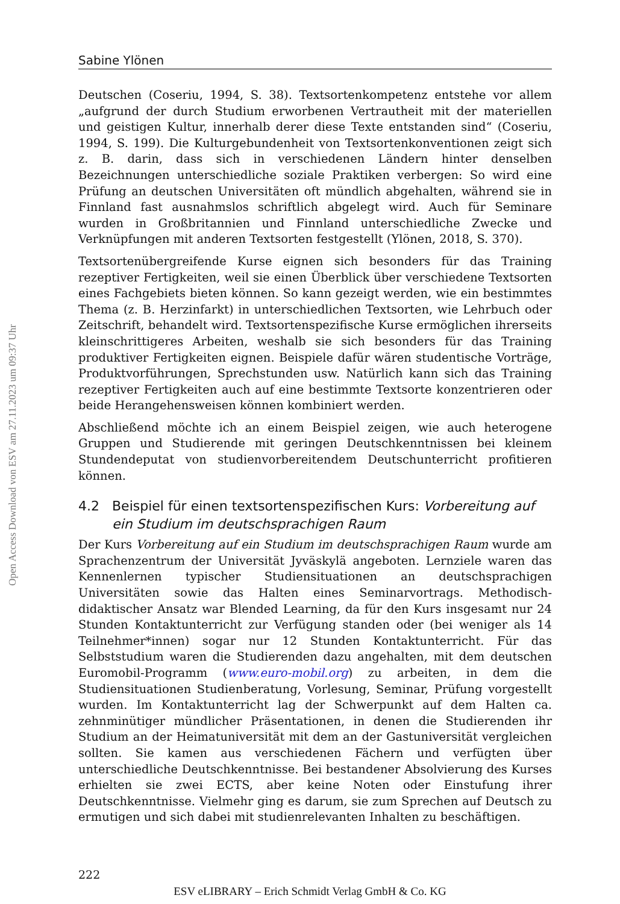Open Access Download von ESV am 27.11.2023 um 09:37 Uhr
Sabine Ylönen
Deutschen (Coseriu, 1994, S. 38). Textsortenkompetenz entstehe vor allem „aufgrund der durch Studium erworbenen Vertrautheit mit der materiellen und geistigen Kultur, innerhalb derer diese Texte entstanden sind“ (Coseriu, 1994, S. 199). Die Kulturgebundenheit von Textsortenkonventionen zeigt sich z. B. darin, dass sich in verschiedenen Ländern hinter denselben Bezeichnungen unterschiedliche soziale Praktiken verbergen: So wird eine Prüfung an deutschen Universitäten oft mündlich abgehalten, während sie in Finnland fast ausnahmslos schriftlich abgelegt wird. Auch für Seminare wurden in Großbritannien und Finnland unterschiedliche Zwecke und Verknüpfungen mit anderen Textsorten festgestellt (Ylönen, 2018, S. 370).
Textsortenübergreifende Kurse eignen sich besonders für das Training rezeptiver Fertigkeiten, weil sie einen Überblick über verschiedene Textsorten eines Fachgebiets bieten können. So kann gezeigt werden, wie ein bestimmtes Thema (z. B. Herzinfarkt) in unterschiedlichen Textsorten, wie Lehrbuch oder Zeitschrift, behandelt wird. Textsortenspezifische Kurse ermöglichen ihrerseits kleinschrittigeres Arbeiten, weshalb sie sich besonders für das Training produktiver Fertigkeiten eignen. Beispiele dafür wären studentische Vorträge, Produktvorführungen, Sprechstunden usw. Natürlich kann sich das Training rezeptiver Fertigkeiten auch auf eine bestimmte Textsorte konzentrieren oder beide Herangehensweisen können kombiniert werden.
Abschließend möchte ich an einem Beispiel zeigen, wie auch heterogene Gruppen und Studierende mit geringen Deutschkenntnissen bei kleinem Stundendeputat von studienvorbereitendem Deutschunterricht profitieren können.
4.2 Beispiel für einen textsortenspezifischen Kurs: Vorbereitung auf ein Studium im deutschsprachigen Raum
Der Kurs Vorbereitung auf ein Studium im deutschsprachigen Raum wurde am Sprachenzentrum der Universität Jyväskylä angeboten. Lernziele waren das Kennenlernen typischer Studiensituationen an deutschsprachigen Universitäten sowie das Halten eines Seminarvortrags. Methodisch-didaktischer Ansatz war Blended Learning, da für den Kurs insgesamt nur 24 Stunden Kontaktunterricht zur Verfügung standen oder (bei weniger als 14 Teilnehmer*innen) sogar nur 12 Stunden Kontaktunterricht. Für das Selbststudium waren die Studierenden dazu angehalten, mit dem deutschen Euromobil-Programm (www.euro-mobil.org) zu arbeiten, in dem die Studiensituationen Studienberatung, Vorlesung, Seminar, Prüfung vorgestellt wurden. Im Kontaktunterricht lag der Schwerpunkt auf dem Halten ca. zehnminütiger mündlicher Präsentationen, in denen die Studierenden ihr Studium an der Heimatuniversität mit dem an der Gastuniversität vergleichen sollten. Sie kamen aus verschiedenen Fächern und verfügten über unterschiedliche Deutschkenntnisse. Bei bestandener Absolvierung des Kurses erhielten sie zwei ECTS, aber keine Noten oder Einstufung ihrer Deutschkenntnisse. Vielmehr ging es darum, sie zum Sprechen auf Deutsch zu ermutigen und sich dabei mit studienrelevanten Inhalten zu beschäftigen.
222
ESV eLIBRARY – Erich Schmidt Verlag GmbH & Co. KG